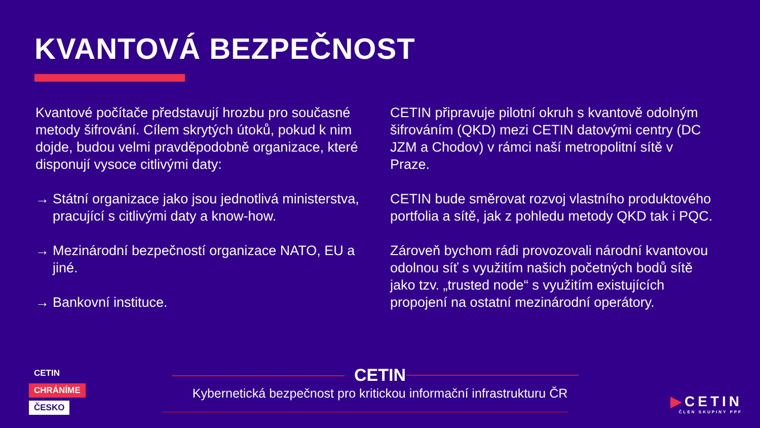KVANTOVÁ BEZPEČNOST
Kvantové počítače představují hrozbu pro současné metody šifrování. Cílem skrytých útoků, pokud k nim dojde, budou velmi pravděpodobně organizace, které disponují vysoce citlivými daty:
→ Státní organizace jako jsou jednotlivá ministerstva, pracující s citlivými daty a know-how.
→ Mezinárodní bezpečností organizace NATO, EU a jiné.
→ Bankovní instituce.
CETIN připravuje pilotní okruh s kvantově odolným šifrováním (QKD) mezi CETIN datovými centry (DC JZM a Chodov) v rámci naší metropolitní sítě v Praze.
CETIN bude směrovat rozvoj vlastního produktového portfolia a sítě, jak z pohledu metody QKD tak i PQC.
Zároveň bychom rádi provozovali národní kvantovou odolnou síť s využitím našich početných bodů sítě jako tzv. „trusted node“ s využitím existujících propojení na ostatní mezinárodní operátory.
CETIN
Kybernetická bezpečnost pro kritickou informační infrastrukturu ČR
CETIN
CHRÁNÍME
ČESKO
▶CETIN
ČLEN SKUPINY PPF